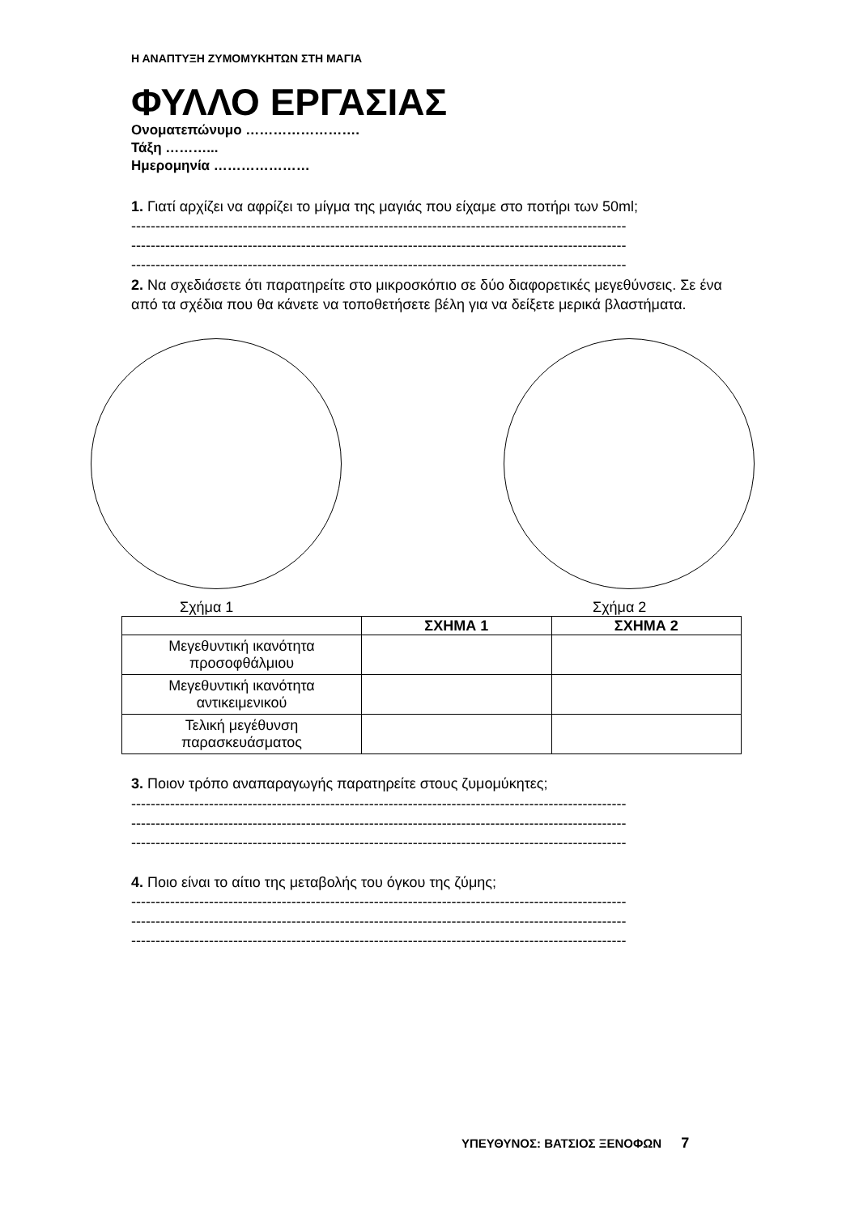Η ΑΝΑΠΤΥΞΗ ΖΥΜΟΜΥΚΗΤΩΝ ΣΤΗ ΜΑΓΙΑ
ΦΥΛΛΟ ΕΡΓΑΣΙΑΣ
Ονοματεπώνυμο …………………….
Τάξη ………...
Ημερομηνία …………………
1. Γιατί αρχίζει να αφρίζει το μίγμα της μαγιάς που είχαμε στο ποτήρι των 50ml;
------------------------------------------------------------------------------------------------------
------------------------------------------------------------------------------------------------------
------------------------------------------------------------------------------------------------------
2. Να σχεδιάσετε ότι παρατηρείτε στο μικροσκόπιο σε δύο διαφορετικές μεγεθύνσεις. Σε ένα από τα σχέδια που θα κάνετε να τοποθετήσετε βέλη για να δείξετε μερικά βλαστήματα.
Σχήμα 1 Σχήμα 2
| | ΣΧΗΜΑ 1 | ΣΧΗΜΑ 2 |
| --- | --- | --- |
| Μεγεθυντική ικανότητα προσοφθάλμιου | | |
| Μεγεθυντική ικανότητα αντικειμενικού | | |
| Τελική μεγέθυνση παρασκευάσματος | | |
3. Ποιον τρόπο αναπαραγωγής παρατηρείτε στους ζυμομύκητες;
------------------------------------------------------------------------------------------------------
------------------------------------------------------------------------------------------------------
------------------------------------------------------------------------------------------------------
4. Ποιο είναι το αίτιο της μεταβολής του όγκου της ζύμης;
------------------------------------------------------------------------------------------------------
------------------------------------------------------------------------------------------------------
------------------------------------------------------------------------------------------------------
ΥΠΕΥΘΥΝΟΣ: ΒΑΤΣΙΟΣ ΞΕΝΟΦΩΝ 7